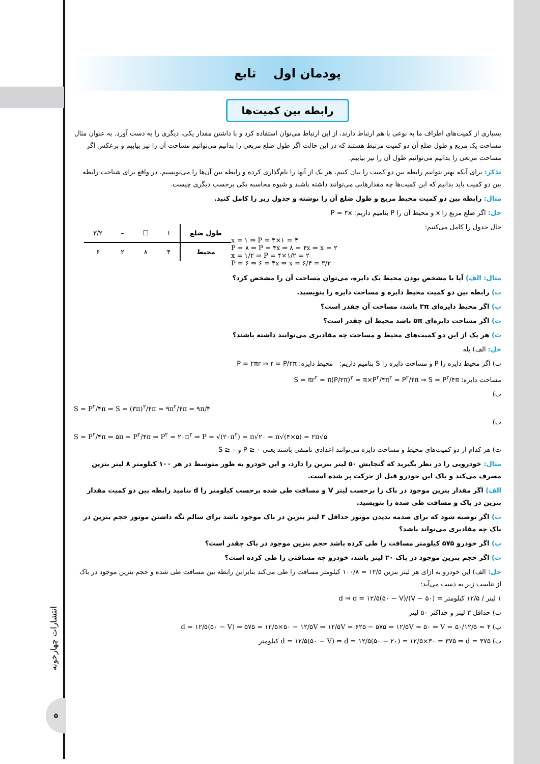پودمان اول تابع
رابطه بین کمیت‌ها
بسیاری از کمیت‌های اطراف ما به نوعی با هم ارتباط دارند، از این ارتباط می‌توان استفاده کرد و با داشتن مقدار یکی، دیگری را به دست آورد. به عنوان مثال مساحت یک مربع و طول ضلع آن دو کمیت مرتبط هستند که در این حالت اگر طول ضلع مربعی را بدانیم می‌توانیم مساحت آن را نیز بیابیم و برعکس اگر مساحت مربعی را بدانیم می‌توانیم طول آن را نیز بیابیم.
تذکر: برای آنکه بهتر بتوانیم رابطه بین دو کمیت را بیان کنیم، هر یک از آنها را نام‌گذاری کرده و رابطه بین آن‌ها را می‌نویسیم. در واقع برای شناخت رابطه بین دو کمیت باید بدانیم که این کمیت‌ها چه مقدارهایی می‌توانند داشته باشند و شیوه محاسبه یکی برحسب دیگری چیست.
مثال: رابطه بین دو کمیت محیط مربع و طول ضلع آن را نوشته و جدول زیر را کامل کنید.
حل: اگر ضلع مربع را x و محیط آن را P بنامیم داریم: P = ۴x
| طول ضلع | ۱ | ☐ | – | ۳/۲ |
| محیط | ۴ | ۸ | ۲ | ۶ |
حال جدول را کامل می‌کنیم:
x = ۱ ⇒ P = ۴×۱ = ۴
P = ۸ ⇒ P = ۴x ⇒ ۸ = ۴x ⇒ x = ۲
x = ۱/۲ ⇒ P = ۴×۱/۲ = ۲
P = ۶ ⇒ ۶ = ۴x ⇒ x = ۶/۴ = ۳/۲
مثال: الف) آیا با مشخص بودن محیط یک دایره، می‌توان مساحت آن را مشخص کرد؟
ب) رابطه بین دو کمیت محیط دایره و مساحت دایره را بنویسید.
پ) اگر محیط دایره‌ای ۳π باشد، مساحت آن چقدر است؟
ت) اگر مساحت دایره‌ای ۵π باشد محیط آن چقدر است؟
ث) هر یک از این دو کمیت‌های محیط و مساحت چه مقادیری می‌توانند داشته باشند؟
حل: الف) بله
ب) اگر محیط دایره را P و مساحت دایره را S بنامیم داریم: محیط دایره: P = ۲πr ⇒ r = P/۲π
مساحت دایره: S = πr<sup>۲</sup> = π(P/۲π)<sup>۲</sup> = π×P<sup>۲</sup>/۴π<sup>۲</sup> = P<sup>۲</sup>/۴π ⇒ S = P<sup>۲</sup>/۴π
پ)
S = P<sup>۲</sup>/۴π ⇒ S = (۳π)<sup>۲</sup>/۴π = ۹π<sup>۲</sup>/۴π = ۹π/۴
ت)
S = P<sup>۲</sup>/۴π ⇒ ۵π = P<sup>۲</sup>/۴π ⇒ P<sup>۲</sup> = ۲۰π<sup>۲</sup> ⇒ P = √(۲۰π<sup>۲</sup>) = π√۲۰ = π√(۴×۵) = ۲π√۵
ث) هر کدام از دو کمیت‌های محیط و مساحت دایره می‌توانند اعدادی نامنفی باشند یعنی P ≥ ۰ و S ≥ ۰
مثال: خودرویی را در نظر بگیرید که گنجایش ۵۰ لیتر بنزین را دارد، و این خودرو به طور متوسط در هر ۱۰۰ کیلومتر ۸ لیتر بنزین مصرف می‌کند و باک این خودرو قبل از حرکت پر شده است.
الف) اگر مقدار بنزین موجود در باک را برحسب لیتر V و مسافت طی شده برحسب کیلومتر را d بنامید رابطه بین دو کمیت مقدار بنزین در باک و مسافت طی شده را بنویسید.
ب) اگر توصیه شود که برای صدمه ندیدن موتور حداقل ۳ لیتر بنزین در باک موجود باشد برای سالم نگه داشتن موتور حجم بنزین در باک چه مقادیری می‌تواند باشد؟
پ) اگر خودرو ۵۷۵ کیلومتر مسافت را طی کرده باشد حجم بنزین موجود در باک چقدر است؟
ت) اگر حجم بنزین موجود در باک ۲۰ لیتر باشد، خودرو چه مسافتی را طی کرده است؟
حل: الف) این خودرو به ازای هر لیتر بنزین ۱۲/۵ = ۱۰۰/۸ کیلومتر مسافت را طی می‌کند بنابراین رابطه بین مسافت طی شده و حجم بنزین موجود در باک از تناسب زیر به دست می‌آید:
۱ لیتر / ۱۲/۵ کیلومتر = (۵۰ − V)/d ⇒ d = ۱۲/۵(۵۰ − V)
ب) حداقل ۳ لیتر و حداکثر ۵۰ لیتر
پ) d = ۱۲/۵(۵۰ − V) ⇒ ۵۷۵ = ۱۲/۵×۵۰ − ۱۲/۵V ⇒ ۱۲/۵V = ۶۲۵ − ۵۷۵ ⇒ ۱۲/۵V = ۵۰ ⇒ V = ۵۰/۱۲/۵ = ۴
ت) d = ۱۲/۵(۵۰ − V) ⇒ d = ۱۲/۵(۵۰ − ۲۰) = ۱۲/۵×۳۰ = ۳۷۵ ⇒ d = ۳۷۵ کیلومتر
انتشارات چهارخونه
۵